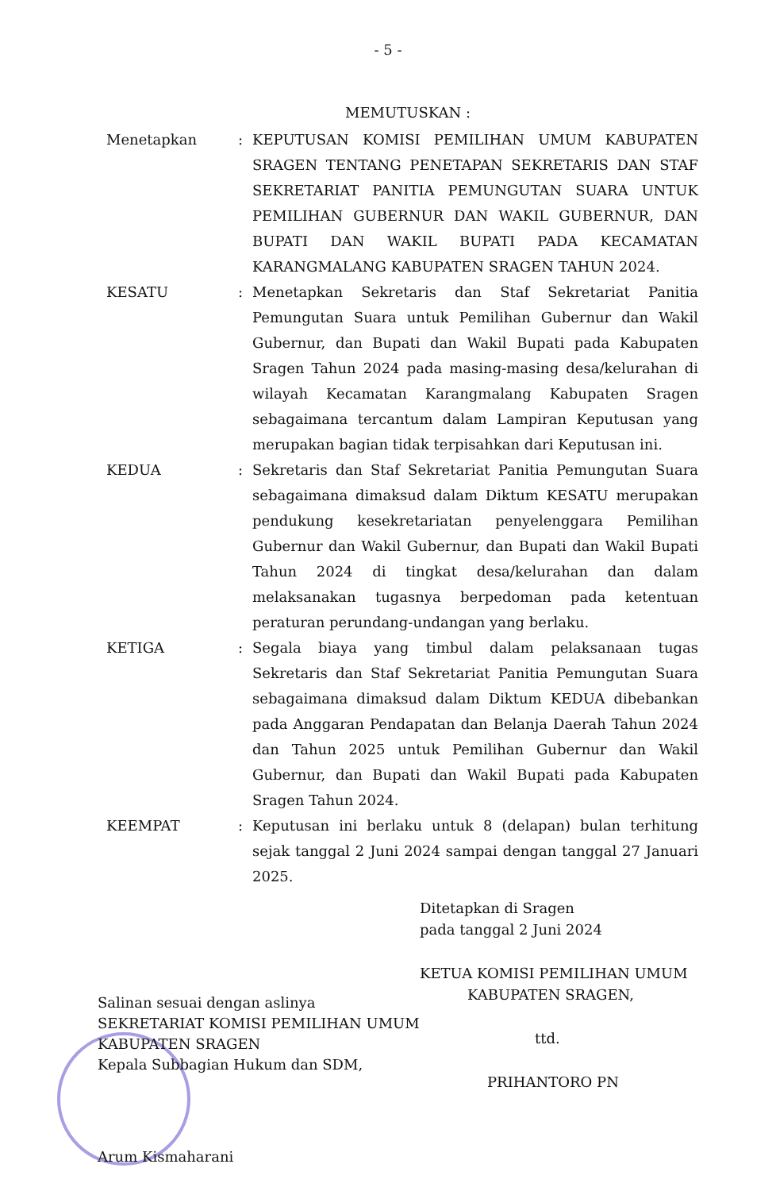- 5 -
MEMUTUSKAN :
| Menetapkan | : | KEPUTUSAN KOMISI PEMILIHAN UMUM KABUPATEN SRAGEN TENTANG PENETAPAN SEKRETARIS DAN STAF SEKRETARIAT PANITIA PEMUNGUTAN SUARA UNTUK PEMILIHAN GUBERNUR DAN WAKIL GUBERNUR, DAN BUPATI DAN WAKIL BUPATI PADA KECAMATAN KARANGMALANG KABUPATEN SRAGEN TAHUN 2024. |
| KESATU | : | Menetapkan Sekretaris dan Staf Sekretariat Panitia Pemungutan Suara untuk Pemilihan Gubernur dan Wakil Gubernur, dan Bupati dan Wakil Bupati pada Kabupaten Sragen Tahun 2024 pada masing-masing desa/kelurahan di wilayah Kecamatan Karangmalang Kabupaten Sragen sebagaimana tercantum dalam Lampiran Keputusan yang merupakan bagian tidak terpisahkan dari Keputusan ini. |
| KEDUA | : | Sekretaris dan Staf Sekretariat Panitia Pemungutan Suara sebagaimana dimaksud dalam Diktum KESATU merupakan pendukung kesekretariatan penyelenggara Pemilihan Gubernur dan Wakil Gubernur, dan Bupati dan Wakil Bupati Tahun 2024 di tingkat desa/kelurahan dan dalam melaksanakan tugasnya berpedoman pada ketentuan peraturan perundang-undangan yang berlaku. |
| KETIGA | : | Segala biaya yang timbul dalam pelaksanaan tugas Sekretaris dan Staf Sekretariat Panitia Pemungutan Suara sebagaimana dimaksud dalam Diktum KEDUA dibebankan pada Anggaran Pendapatan dan Belanja Daerah Tahun 2024 dan Tahun 2025 untuk Pemilihan Gubernur dan Wakil Gubernur, dan Bupati dan Wakil Bupati pada Kabupaten Sragen Tahun 2024. |
| KEEMPAT | : | Keputusan ini berlaku untuk 8 (delapan) bulan terhitung sejak tanggal 2 Juni 2024 sampai dengan tanggal 27 Januari 2025. |
Ditetapkan di Sragen
pada tanggal 2 Juni 2024
KETUA KOMISI PEMILIHAN UMUM
KABUPATEN SRAGEN,
ttd.
PRIHANTORO PN
Salinan sesuai dengan aslinya
SEKRETARIAT KOMISI PEMILIHAN UMUM
KABUPATEN SRAGEN
Kepala Subbagian Hukum dan SDM,
Arum Kismaharani